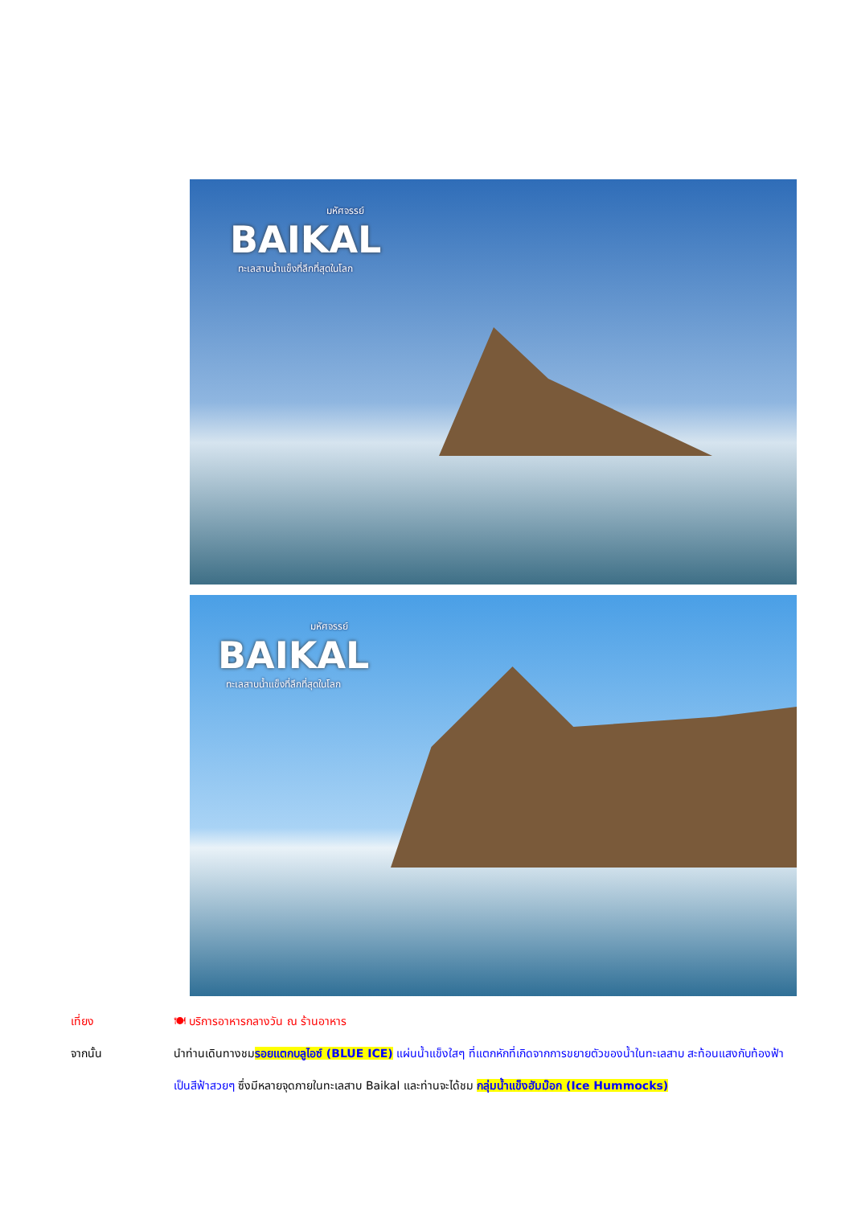มหัศจรรย์
BAIKAL
ทะเลสาบน้ำแข็งที่ลึกที่สุดในโลก
มหัศจรรย์
BAIKAL
ทะเลสาบน้ำแข็งที่ลึกที่สุดในโลก
เที่ยง 🍽 บริการอาหารกลางวัน ณ ร้านอาหาร
จากนั้น นำท่านเดินทางชมรอยแตกบลูไอซ์ (BLUE ICE) แผ่นน้ำแข็งใสๆ ที่แตกหักที่เกิดจากการขยายตัวของน้ำในทะเลสาบ สะท้อนแสงกับท้องฟ้า เป็นสีฟ้าสวยๆ ซึ่งมีหลายจุดภายในทะเลสาบ Baikal และท่านจะได้ชม กลุ่มน้ำแข็งฮัมม๊อก (Ice Hummocks)